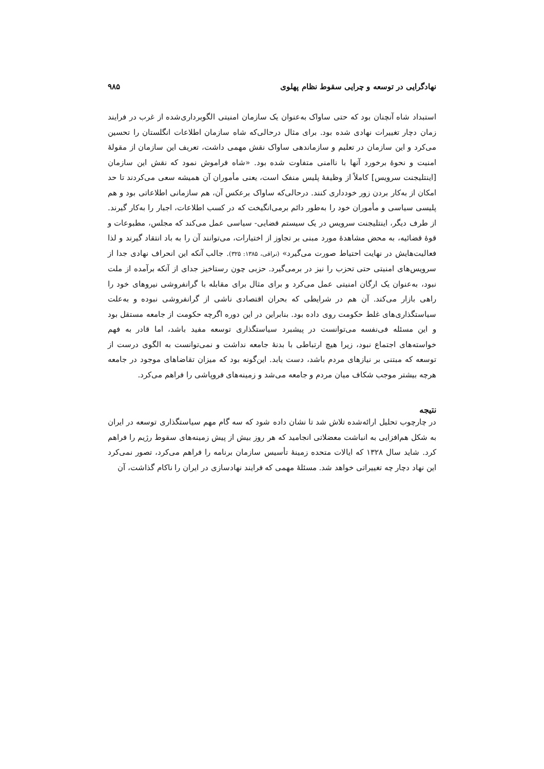نهادگرایی در توسعه و چرایی سقوط نظام پهلوی ۹۸۵
استبداد شاه آنچنان بود که حتی ساواک به‌عنوان یک سازمان امنیتی الگوبرداری‌شده از غرب در فرایند زمان دچار تغییرات نهادی شده بود. برای مثال درحالی‌که شاه سازمان اطلاعات انگلستان را تحسین می‌کرد و این سازمان در تعلیم و سازماندهی ساواک نقش مهمی داشت، تعریف این سازمان از مقولهٔ امنیت و نحوهٔ برخورد آنها با ناامنی متفاوت شده بود. «شاه فراموش نمود که نقش این سازمان [اینتلیجنت سرویس] کاملاً از وظیفهٔ پلیس منفک است، یعنی مأموران آن همیشه سعی می‌کردند تا حد امکان از به‌کار بردن زور خودداری کنند. درحالی‌که ساواک برعکس آن، هم سازمانی اطلاعاتی بود و هم پلیسی سیاسی و مأموران خود را به‌طور دائم برمی‌انگیخت که در کسب اطلاعات، اجبار را به‌کار گیرند. از طرف دیگر، اینتلیجنت سرویس در یک سیستم قضایی- سیاسی عمل می‌کند که مجلس، مطبوعات و قوهٔ قضائیه، به محض مشاهدهٔ مورد مبنی بر تجاوز از اختیارات، می‌توانند آن را به باد انتقاد گیرند و لذا فعالیت‌هایش در نهایت احتیاط صورت می‌گیرد» (نراقی، ۱۳۸۵: ۳۲۵). جالب آنکه این انحراف نهادی جدا از سرویس‌های امنیتی حتی تحزب را نیز در برمی‌گیرد. حزبی چون رستاخیز جدای از آنکه برآمده از ملت نبود، به‌عنوان یک ارگان امنیتی عمل می‌کرد و برای مثال برای مقابله با گرانفروشی نیروهای خود را راهی بازار می‌کند. آن هم در شرایطی که بحران اقتصادی ناشی از گرانفروشی نبوده و به‌علت سیاستگذاری‌های غلط حکومت روی داده بود. بنابراین در این دوره اگرچه حکومت از جامعه مستقل بود و این مسئله فی‌نفسه می‌توانست در پیشبرد سیاستگذاری توسعه مفید باشد، اما قادر به فهم خواسته‌های اجتماع نبود، زیرا هیچ ارتباطی با بدنهٔ جامعه نداشت و نمی‌توانست به الگوی درست از توسعه که مبتنی بر نیازهای مردم باشد، دست یابد. این‌گونه بود که میزان تقاضاهای موجود در جامعه هرچه بیشتر موجب شکاف میان مردم و جامعه می‌شد و زمینه‌های فروپاشی را فراهم می‌کرد.
نتیجه
در چارچوب تحلیل ارائه‌شده تلاش شد تا نشان داده شود که سه گام مهم سیاستگذاری توسعه در ایران به شکل هم‌افزایی به انباشت معضلاتی انجامید که هر روز بیش از پیش زمینه‌های سقوط رژیم را فراهم کرد. شاید سال ۱۳۲۸ که ایالات متحده زمینهٔ تأسیس سازمان برنامه را فراهم می‌کرد، تصور نمی‌کرد این نهاد دچار چه تغییراتی خواهد شد. مسئلهٔ مهمی که فرایند نهادسازی در ایران را ناکام گذاشت، آن